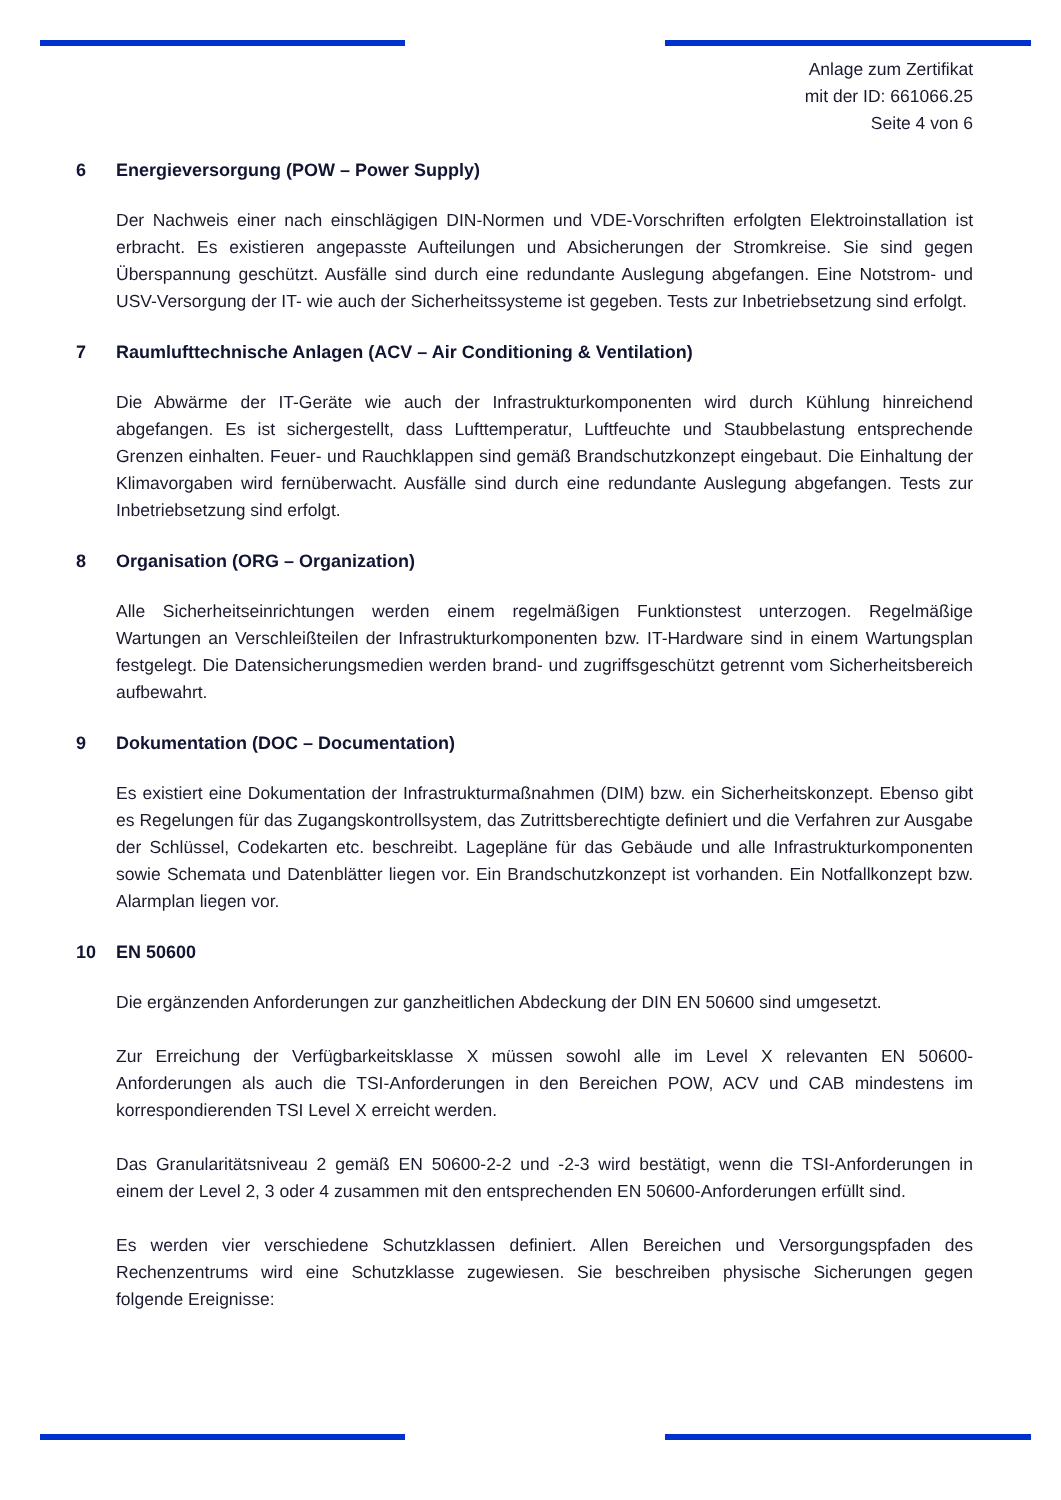Anlage zum Zertifikat
mit der ID: 661066.25
Seite 4 von 6
6 Energieversorgung (POW – Power Supply)
Der Nachweis einer nach einschlägigen DIN-Normen und VDE-Vorschriften erfolgten Elektroinstallation ist erbracht. Es existieren angepasste Aufteilungen und Absicherungen der Stromkreise. Sie sind gegen Überspannung geschützt. Ausfälle sind durch eine redundante Auslegung abgefangen. Eine Notstrom- und USV-Versorgung der IT- wie auch der Sicherheitssysteme ist gegeben. Tests zur Inbetriebsetzung sind erfolgt.
7 Raumlufttechnische Anlagen (ACV – Air Conditioning & Ventilation)
Die Abwärme der IT-Geräte wie auch der Infrastrukturkomponenten wird durch Kühlung hinreichend abgefangen. Es ist sichergestellt, dass Lufttemperatur, Luftfeuchte und Staubbelastung entsprechende Grenzen einhalten. Feuer- und Rauchklappen sind gemäß Brandschutzkonzept eingebaut. Die Einhaltung der Klimavorgaben wird fernüberwacht. Ausfälle sind durch eine redundante Auslegung abgefangen. Tests zur Inbetriebsetzung sind erfolgt.
8 Organisation (ORG – Organization)
Alle Sicherheitseinrichtungen werden einem regelmäßigen Funktionstest unterzogen. Regelmäßige Wartungen an Verschleißteilen der Infrastrukturkomponenten bzw. IT-Hardware sind in einem Wartungsplan festgelegt. Die Datensicherungsmedien werden brand- und zugriffsgeschützt getrennt vom Sicherheitsbereich aufbewahrt.
9 Dokumentation (DOC – Documentation)
Es existiert eine Dokumentation der Infrastrukturmaßnahmen (DIM) bzw. ein Sicherheitskonzept. Ebenso gibt es Regelungen für das Zugangskontrollsystem, das Zutrittsberechtigte definiert und die Verfahren zur Ausgabe der Schlüssel, Codekarten etc. beschreibt. Lagepläne für das Gebäude und alle Infrastrukturkomponenten sowie Schemata und Datenblätter liegen vor. Ein Brandschutzkonzept ist vorhanden. Ein Notfallkonzept bzw. Alarmplan liegen vor.
10 EN 50600
Die ergänzenden Anforderungen zur ganzheitlichen Abdeckung der DIN EN 50600 sind umgesetzt.
Zur Erreichung der Verfügbarkeitsklasse X müssen sowohl alle im Level X relevanten EN 50600-Anforderungen als auch die TSI-Anforderungen in den Bereichen POW, ACV und CAB mindestens im korrespondierenden TSI Level X erreicht werden.
Das Granularitätsniveau 2 gemäß EN 50600-2-2 und -2-3 wird bestätigt, wenn die TSI-Anforderungen in einem der Level 2, 3 oder 4 zusammen mit den entsprechenden EN 50600-Anforderungen erfüllt sind.
Es werden vier verschiedene Schutzklassen definiert. Allen Bereichen und Versorgungspfaden des Rechenzentrums wird eine Schutzklasse zugewiesen. Sie beschreiben physische Sicherungen gegen folgende Ereignisse: